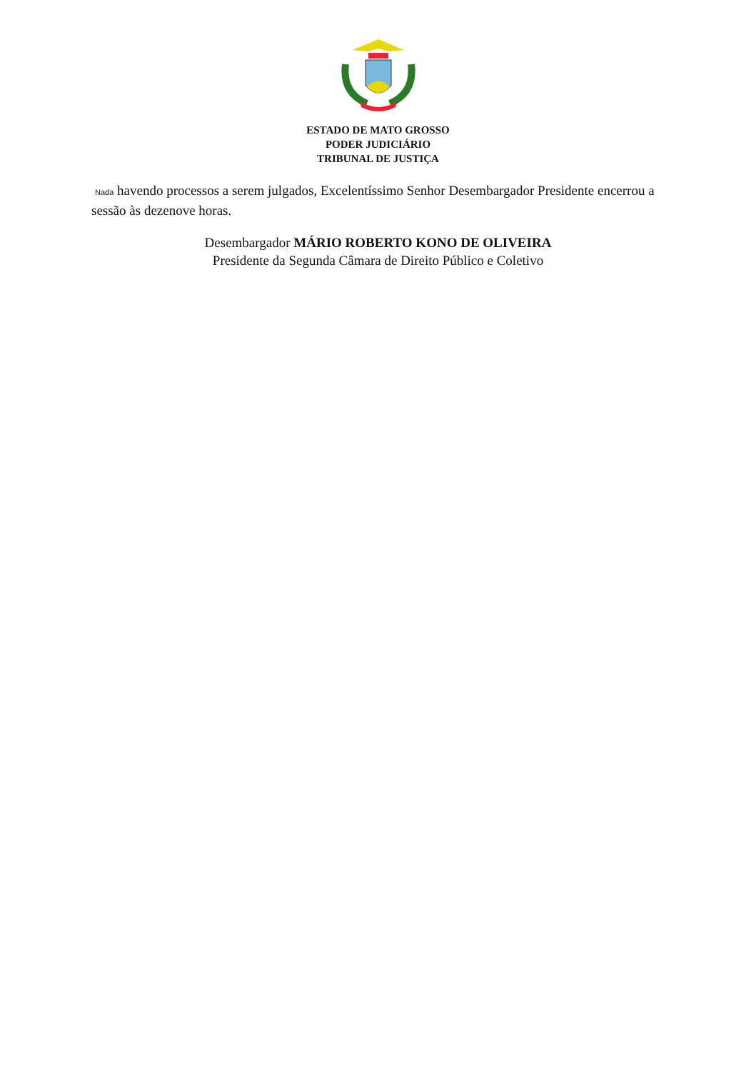ESTADO DE MATO GROSSO
PODER JUDICIÁRIO
TRIBUNAL DE JUSTIÇA
Nada havendo processos a serem julgados, Excelentíssimo Senhor Desembargador Presidente encerrou a sessão às dezenove horas.
Desembargador MÁRIO ROBERTO KONO DE OLIVEIRA
Presidente da Segunda Câmara de Direito Público e Coletivo